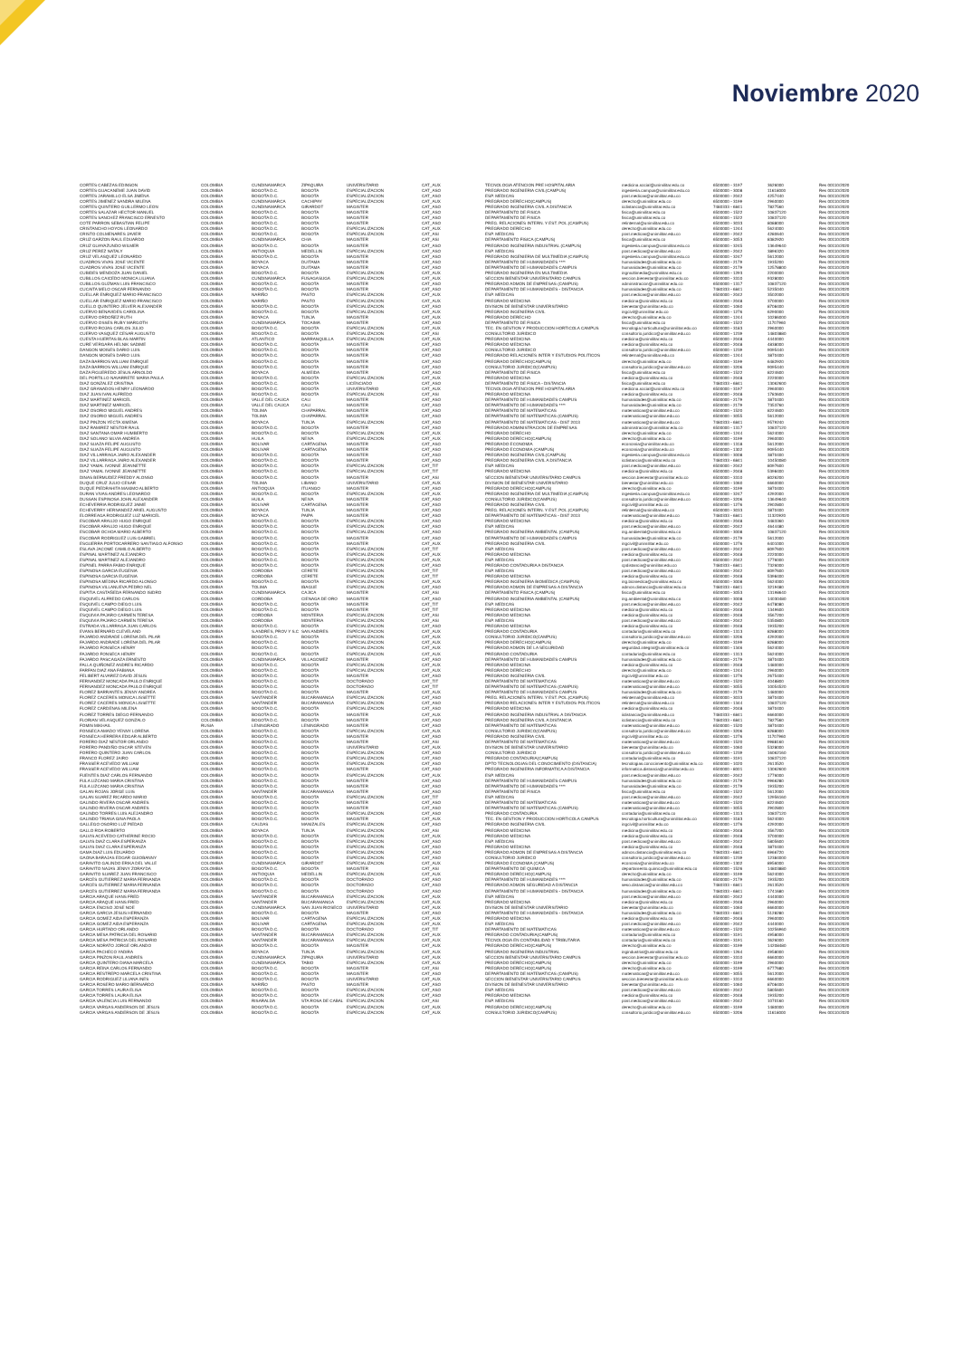Noviembre 2020
| CORTES CABEZAS EDINSON | COLOMBIA | CUNDINAMARCA | ZIPAQUIRA | UNIVERSITARIO | CAT_AUX | TECNOLOGIA ATENCION PRE HOSPITALARIA | medicina.social@unimilitar.edu.co | 6500000 - 3197 | 3626000 | Res 00110/2020 |
| CORTES GUACANEME JUAN DAVID | COLOMBIA | BOGOTA D.C. | BOGOTA | ESPECIALIZACION | CAT_ASO | PREGRADO INGENIERIA CIVIL(CAMPUS) | ingenieria.campus@unimilitar.edu.co | 6500000 - 3008 | 11618000 | Res 00110/2020 |
| CORTES JARAMILLO ELSA JIMENA | COLOMBIA | BOGOTA D.C. | BOGOTA | ESPECIALIZACION | CAT_ASO | ESP. MEDICAS | post.medicas@unimilitar.edu.co | 6500000 - 2042 | 4257440 | Res 00110/2020 |
| CORTES JIMENEZ SANDRA MILENA | COLOMBIA | CUNDINAMARCA | CACHIPAY | ESPECIALIZACION | CAT_AUX | PREGRADO DERECHO(CAMPUS) | derecho@unimilitar.edu.co | 6500000 - 3199 | 2960000 | Res 00110/2020 |
| CORTES QUINTERO GUILLERMO LEON | COLOMBIA | CUNDINAMARCA | GIRARDOT | MAGISTER | CAT_ASO | PREGRADO INGENIERIA CIVIL A DISTANCIA | icdistancia@unimilitar.edu.co | 7480333 - 6841 | 7827560 | Res 00110/2020 |
| CORTES SALAZAR HECTOR MANUEL | COLOMBIA | BOGOTA D.C. | BOGOTA | MAGISTER | CAT_ASO | DEPARTAMENTO DE FISICA | fisica@unimilitar.edu.co | 6500000 - 1522 | 10837120 | Res 00110/2020 |
| CORTES SANCHEZ FRANCISCO ERNESTO | COLOMBIA | BOGOTA D.C. | BOGOTA | MAGISTER | CAT_ASO | DEPARTAMENTO DE FISICA | fisica@unimilitar.edu.co | 6500000 - 1522 | 10837120 | Res 00110/2020 |
| COTE PARRON SEBASTIAN FELIPE | COLOMBIA | BOGOTA D.C. | BOGOTA | MAGISTER | CAT_ASO | PREG. RELACIONES INTERN. Y EST. POL.(CAMPUS) | relinternal@unimilitar.edu.co | 6500000 - 3033 | 8088000 | Res 00110/2020 |
| CRISTANCHO HOYOS LEONARDO | COLOMBIA | BOGOTA D.C. | BOGOTA | ESPECIALIZACION | CAT_AUX | PREGRADO DERECHO | derecho@unimilitar.edu.co | 6500000 - 1244 | 5624000 | Res 00110/2020 |
| CRISTO COLMENARES JAVIER | COLOMBIA | BOGOTA D.C. | BOGOTA | ESPECIALIZACION | CAT_ASI | ESP. MEDICAS | post.medicas@unimilitar.edu.co | 6500000 - 2042 | 4280640 | Res 00110/2020 |
| CRUZ GARZON RAUL EDUARDO | COLOMBIA | CUNDINAMARCA | CHIA | MAGISTER | CAT_ASI | DEPARTAMENTO FISICA (CAMPUS) | fisica@unimilitar.edu.co | 6500000 - 3053 | 8382920 | Res 00110/2020 |
| CRUZ GUAYAZUNDO WILMER | COLOMBIA | BOGOTA D.C. | BOGOTA | MAGISTER | CAT_ASO | PREGRADO INGENIERIA INDUSTRIAL (CAMPUS) | ingenieria.campus@unimilitar.edu.co | 6500000 - 3245 | 13649640 | Res 00110/2020 |
| CRUZ PEREZ NATALY | COLOMBIA | ANTIOQUIA | MEDELLIN | ESPECIALIZACION | CAT_ASO | ESP. MEDICAS | post.medicas@unimilitar.edu.co | 6500000 - 2042 | 3896320 | Res 00110/2020 |
| CRUZ VELASQUEZ LEONARDO | COLOMBIA | BOGOTA D.C. | BOGOTA | MAGISTER | CAT_ASO | PREGRADO INGENIERIA DE MULTIMEDIA (CAMPUS) | ingenieria.campus@unimilitar.edu.co | 6500000 - 3247 | 5612000 | Res 00110/2020 |
| CUADROS VIVAS JOSE VICENTE | COLOMBIA | BOYACA | DUITAMA | MAGISTER | CAT_ASO | DEPARTAMENTO DE HUMANIDADES **** | humanidades@unimilitar.edu.co | 6500000 - 2179 | 1935200 | Res 00110/2020 |
| CUADROS VIVAS JOSE VICENTE | COLOMBIA | BOYACA | DUITAMA | MAGISTER | CAT_ASO | DEPARTAMENTO DE HUMANIDADES CAMPUS | humanidades@unimilitar.edu.co | 6500000 - 2179 | 12578800 | Res 00110/2020 |
| CUBIDES MENDOZA JUAN DANIEL | COLOMBIA | BOGOTA D.C. | BOGOTA | ESPECIALIZACION | CAT_AUX | PREGRADO INGENIERIA EN MULTIMEDIA | ingmultimedia@unimilitar.edu.co | 6500000 - 1293 | 2200000 | Res 00110/2020 |
| CUBILLOS CAICEDO MONICA LILIANA | COLOMBIA | CUNDINAMARCA | FUSAGASUGA | ESPECIALIZACION | CAT_AUX | SECCION BIENESTAR UNIVERSITARIO CAMPUS | seccion.bienestar@unimilitar.edu.co | 6500000 - 3310 | 9328000 | Res 00110/2020 |
| CUBILLOS GUZMAN LUIS FRANCISCO | COLOMBIA | BOGOTA D.C. | BOGOTA | MAGISTER | CAT_ASO | PREGRADO ADMON DE EMPRESAS (CAMPUS) | administracion@unimilitar.edu.co | 6500000 - 1317 | 10837120 | Res 00110/2020 |
| CUCAITA MELO OSCAR FERNANDO | COLOMBIA | BOGOTA D.C. | BOGOTA | MAGISTER | CAT_ASO | DEPARTAMENTO DE HUMANIDADES - DISTANCIA | humanidades@unimilitar.edu.co | 7480333 - 6841 | 5235040 | Res 00110/2020 |
| CUELLAR ENRIQUEZ MARIO FRANCISCO | COLOMBIA | NARIÑO | PASTO | ESPECIALIZACION | CAT_AUX | ESP. MEDICAS | post.medicas@unimilitar.edu.co | 6500000 - 2042 | 3502000 | Res 00110/2020 |
| CUELLAR ENRIQUEZ MARIO FRANCISCO | COLOMBIA | NARIÑO | PASTO | ESPECIALIZACION | CAT_AUX | PREGRADO MEDICINA | medicina@unimilitar.edu.co | 6500000 - 2048 | 3700000 | Res 00110/2020 |
| CUELLO QUINTERO JELVER ALEXANDER | COLOMBIA | BOGOTA D.C. | BOGOTA | ESPECIALIZACION | CAT_ASO | DIVISION DE BIENESTAR UNIVERSITARIO | bienestar@unimilitar.edu.co | 6500000 - 1060 | 8708400 | Res 00110/2020 |
| CUERVO BENAVIDES CAROLINA | COLOMBIA | BOGOTA D.C. | BOGOTA | ESPECIALIZACION | CAT_AUX | PREGRADO INGENIERIA CIVIL | ingcivil@unimilitar.edu.co | 6500000 - 1276 | 6290000 | Res 00110/2020 |
| CUERVO ORDOÑEZ RUTH | COLOMBIA | BOYACA | TUNJA | MAGISTER | CAT_AUX | PREGRADO DERECHO | derecho@unimilitar.edu.co | 6500000 - 1244 | 10286000 | Res 00110/2020 |
| CUERVO OSSES RUBY MARGOTH | COLOMBIA | CUNDINAMARCA | TOCAIMA | MAGISTER | CAT_ASO | DEPARTAMENTO DE FISICA | fisica@unimilitar.edu.co | 6500000 - 1522 | 11707960 | Res 00110/2020 |
| CUERVO ROJAS CARLOS JULIO | COLOMBIA | BOGOTA D.C. | BOGOTA | ESPECIALIZACION | CAT_AUX | TEC. EN GESTION Y PRODUCCION HORTICOLA CAMPUS | tecnologia.horticultura@unimilitar.edu.co | 6500000 - 3183 | 2960000 | Res 00110/2020 |
| CUERVO VASQUEZ CESAR AUGUSTO | COLOMBIA | BOGOTA D.C. | BOGOTA | ESPECIALIZACION | CAT_ASI | CONSULTORIO JURIDICO | consultorio.juridico@unimilitar.edu.co | 6500000 - 1239 | 14803880 | Res 00110/2020 |
| CUESTA HUERTAS BLAS MARTIN | COLOMBIA | ATLANTICO | BARRANQUILLA | ESPECIALIZACION | CAT_AUX | PREGRADO MEDICINA | medicina@unimilitar.edu.co | 6500000 - 2048 | 4440000 | Res 00110/2020 |
| CURE VERGARA HELNIK SADIME | COLOMBIA | BOGOTA D.C. | BOGOTA | MAGISTER | CAT_ASO | PREGRADO MEDICINA | medicina@unimilitar.edu.co | 6500000 - 2048 | 4838000 | Res 00110/2020 |
| DANGON MOISES DARIO LUIS | COLOMBIA | BOGOTA D.C. | BOGOTA | MAGISTER | CAT_ASO | CONSULTORIO JURIDICO | consultorio.juridico@unimilitar.edu.co | 6500000 - 1239 | 9095440 | Res 00110/2020 |
| DANGON MOISES DARIO LUIS | COLOMBIA | BOGOTA D.C. | BOGOTA | MAGISTER | CAT_ASO | PREGRADO RELACIONES INTER Y ESTUDIOS POLITICOS | relinternal@unimilitar.edu.co | 6500000 - 1244 | 3870400 | Res 00110/2020 |
| DAZA BARRIOS WILLIAM ENRIQUE | COLOMBIA | BOGOTA D.C. | BOGOTA | MAGISTER | CAT_ASO | PREGRADO DERECHO(CAMPUS) | derecho@unimilitar.edu.co | 6500000 - 3199 | 6482920 | Res 00110/2020 |
| DAZA BARRIOS WILLIAM ENRIQUE | COLOMBIA | BOGOTA D.C. | BOGOTA | MAGISTER | CAT_ASO | CONSULTORIO JURIDICO(CAMPUS) | consultorio.juridico@unimilitar.edu.co | 6500000 - 3206 | 9095440 | Res 00110/2020 |
| DAZA FIGUEREDO JESUS ARNOLDO | COLOMBIA | BOYACA | ALMEIDA | MAGISTER | CAT_ASO | DEPARTAMENTO DE FISICA | fisica@unimilitar.edu.co | 6500000 - 1522 | 8224600 | Res 00110/2020 |
| DEL PORTILLO NAVARRETE MARIA PAULA | COLOMBIA | BOGOTA D.C. | BOGOTA | ESPECIALIZACION | CAT_AUX | PREGRADO MEDICINA | medicina@unimilitar.edu.co | 6500000 - 2048 | 2220000 | Res 00110/2020 |
| DIAZ GONZALEZ CRISTINA | COLOMBIA | BOGOTA D.C. | BOGOTA | LICENCIADO | CAT_ASO | DEPARTAMENTO DE FISICA - DISTANCIA | fisica@unimilitar.edu.co | 7480333 - 6841 | 13062600 | Res 00110/2020 |
| DIAZ GRANADOS HENRY LEONARDO | COLOMBIA | BOGOTA D.C. | BOGOTA | UNIVERSITARIO | CAT_AUX | TECNOLOGIA ATENCION PRE HOSPITALARIA | medicina.social@unimilitar.edu.co | 6500000 - 3197 | 2960000 | Res 00110/2020 |
| DIAZ JUAN IVAN ALFREDO | COLOMBIA | BOGOTA D.C. | BOGOTA | ESPECIALIZACION | CAT_ASI | PREGRADO MEDICINA | medicina@unimilitar.edu.co | 6500000 - 2048 | 1783600 | Res 00110/2020 |
| DIAZ MARTINEZ MARICEL | COLOMBIA | VALLE DEL CAUCA | CALI | MAGISTER | CAT_ASO | DEPARTAMENTO DE HUMANIDADES CAMPUS | humanidades@unimilitar.edu.co | 6500000 - 2179 | 3870400 | Res 00110/2020 |
| DIAZ MARTINEZ MARICEL | COLOMBIA | VALLE DEL CAUCA | CALI | MAGISTER | CAT_ASO | DEPARTAMENTO DE HUMANIDADES **** | humanidades@unimilitar.edu.co | 6500000 - 2179 | 7353760 | Res 00110/2020 |
| DIAZ OSORIO MIGUEL ANDRES | COLOMBIA | TOLIMA | CHAPARRAL | MAGISTER | CAT_ASO | DEPARTAMENTO DE MATEMATICAS | matematicas@unimilitar.edu.co | 6500000 - 1520 | 8224600 | Res 00110/2020 |
| DIAZ OSORIO MIGUEL ANDRES | COLOMBIA | TOLIMA | CHAPARRAL | MAGISTER | CAT_ASO | DEPARTAMENTO DE MATEMATICAS (CAMPUS) | matematicas@unimilitar.edu.co | 6500000 - 3055 | 5612000 | Res 00110/2020 |
| DIAZ PINZON YECTA XIMENA | COLOMBIA | BOYACA | TUNJA | ESPECIALIZACION | CAT_ASO | DEPARTAMENTO DE MATEMATICAS - DIST 2013 | matematicas@unimilitar.edu.co | 7480333 - 6841 | 9579240 | Res 00110/2020 |
| DIAZ RAMIREZ NESTOR RAUL | COLOMBIA | BOGOTA D.C. | BOGOTA | MAGISTER | CAT_ASO | PREGRADO ADMINISTRACION DE EMPRESAS | administracion@unimilitar.edu.co | 6500000 - 1317 | 10837120 | Res 00110/2020 |
| DIAZ SANTANA OMAR HUMBERTO | COLOMBIA | BOGOTA D.C. | BOGOTA | ESPECIALIZACION | CAT_AUX | PREGRADO DERECHO | derecho@unimilitar.edu.co | 6500000 - 1244 | 5624000 | Res 00110/2020 |
| DIAZ SOLANO SILVIA ANDREA | COLOMBIA | HUILA | NEIVA | ESPECIALIZACION | CAT_AUX | PREGRADO DERECHO(CAMPUS) | derecho@unimilitar.edu.co | 6500000 - 3199 | 2960000 | Res 00110/2020 |
| DIAZ SUAZA FELIPE AUGUSTO | COLOMBIA | BOLIVAR | CARTAGENA | MAGISTER | CAT_ASO | PREGRADO ECONOMIA | economia@unimilitar.edu.co | 6500000 - 1318 | 5612000 | Res 00110/2020 |
| DIAZ SUAZA FELIPE AUGUSTO | COLOMBIA | BOLIVAR | CARTAGENA | MAGISTER | CAT_ASO | PREGRADO ECONOMIA (CAMPUS) | economia@unimilitar.edu.co | 6500000 - 1302 | 9095440 | Res 00110/2020 |
| DIAZ VILLARRAGA JAIRO ALEXANDER | COLOMBIA | BOGOTA D.C. | BOGOTA | MAGISTER | CAT_ASO | PREGRADO INGENIERIA CIVIL(CAMPUS) | ingenieria.campus@unimilitar.edu.co | 6500000 - 3008 | 3870400 | Res 00110/2020 |
| DIAZ VILLARRAGA JAIRO ALEXANDER | COLOMBIA | BOGOTA D.C. | BOGOTA | MAGISTER | CAT_ASO | PREGRADO INGENIERIA CIVIL A DISTANCIA | icdistancia@unimilitar.edu.co | 7480333 - 6841 | 10450080 | Res 00110/2020 |
| DIAZ YAMAL IVONNE JEANNETTE | COLOMBIA | BOGOTA D.C. | BOGOTA | ESPECIALIZACION | CAT_TIT | ESP. MEDICAS | post.medicas@unimilitar.edu.co | 6500000 - 2042 | 8097600 | Res 00110/2020 |
| DIAZ YAMAL IVONNE JEANNETTE | COLOMBIA | BOGOTA D.C. | BOGOTA | ESPECIALIZACION | CAT_TIT | PREGRADO MEDICINA | medicina@unimilitar.edu.co | 6500000 - 2048 | 5398400 | Res 00110/2020 |
| DINAS BERMUDEZ FREDDY ALONSO | COLOMBIA | BOGOTA D.C. | BOGOTA | MAGISTER | CAT_ASI | SECCION BIENESTAR UNIVERSITARIO CAMPUS | seccion.bienestar@unimilitar.edu.co | 6500000 - 3310 | 8026200 | Res 00110/2020 |
| DUQUE CRUZ JULIO CESAR | COLOMBIA | TOLIMA | LIBANO | UNIVERSITARIO | CAT_AUX | DIVISION DE BIENESTAR UNIVERSITARIO | bienestar@unimilitar.edu.co | 6500000 - 1060 | 6660000 | Res 00110/2020 |
| DUQUE PIEDRAHITA MAXIMO ALBERTO | COLOMBIA | ANTIOQUIA | ITUANGO | MAGISTER | CAT_ASO | PREGRADO DERECHO(CAMPUS) | derecho@unimilitar.edu.co | 6500000 - 3199 | 3870400 | Res 00110/2020 |
| DURAN VIVAS ANDRES LEONARDO | COLOMBIA | BOGOTA D.C. | BOGOTA | ESPECIALIZACION | CAT_AUX | PREGRADO INGENIERIA DE MULTIMEDIA (CAMPUS) | ingenieria.campus@unimilitar.edu.co | 6500000 - 3247 | 4292000 | Res 00110/2020 |
| DUSSAN ESPINOSA JOHN ALEXANDER | COLOMBIA | HUILA | NEIVA | MAGISTER | CAT_ASO | CONSULTORIO JURIDICO(CAMPUS) | consultorio.juridico@unimilitar.edu.co | 6500000 - 3206 | 13649640 | Res 00110/2020 |
| ECHEVERRIA RODRIGUEZ JAIME | COLOMBIA | BOLIVAR | CARTAGENA | MAGISTER | CAT_ASO | PREGRADO INGENIERIA CIVIL | ingcivil@unimilitar.edu.co | 6500000 - 1276 | 2902800 | Res 00110/2020 |
| ECHEVERRY HERNANDEZ ARIEL AUGUSTO | COLOMBIA | BOYACA | TUNJA | MAGISTER | CAT_ASO | PREG. RELACIONES INTERN. Y EST. POL.(CAMPUS) | relinternal@unimilitar.edu.co | 6500000 - 3033 | 3870400 | Res 00110/2020 |
| ELORREAGA RODRIGUEZ LUZ MARICEL | COLOMBIA | BOYACA | PAIPA | MAGISTER | CAT_ASO | DEPARTAMENTO DE MATEMATICAS - DIST 2013 | matematicas@unimilitar.edu.co | 7480333 - 6841 | 11320920 | Res 00110/2020 |
| ESCOBAR ARAUJO HUGO ENRIQUE | COLOMBIA | BOGOTA D.C. | BOGOTA | ESPECIALIZACION | CAT_ASO | PREGRADO MEDICINA | medicina@unimilitar.edu.co | 6500000 - 2048 | 3483360 | Res 00110/2020 |
| ESCOBAR ARAUJO HUGO ENRIQUE | COLOMBIA | BOGOTA D.C. | BOGOTA | ESPECIALIZACION | CAT_ASO | ESP. MEDICAS | post.medicas@unimilitar.edu.co | 6500000 - 2042 | 4644480 | Res 00110/2020 |
| ESCOBAR OCHOA MARIO ALBERTO | COLOMBIA | BOGOTA D.C. | BOGOTA | ESPECIALIZACION | CAT_ASO | PREGRADO INGENIERIA AMBIENTAL (CAMPUS) | ing.ambiental@unimilitar.edu.co | 6500000 - 3008 | 10837120 | Res 00110/2020 |
| ESCOBAR RODRIGUEZ LUIS GABRIEL | COLOMBIA | BOGOTA D.C. | BOGOTA | MAGISTER | CAT_ASO | DEPARTAMENTO DE HUMANIDADES CAMPUS | humanidades@unimilitar.edu.co | 6500000 - 2179 | 5612000 | Res 00110/2020 |
| ESGUERRA PORTOCARRERO SANTIAGO ALFONSO | COLOMBIA | BOGOTA D.C. | BOGOTA | MAGISTER | CAT_AUX | PREGRADO INGENIERIA CIVIL | ingcivil@unimilitar.edu.co | 6500000 - 1276 | 6401000 | Res 00110/2020 |
| ESLAVA JACOME CAMILO ALBERTO | COLOMBIA | BOGOTA D.C. | BOGOTA | ESPECIALIZACION | CAT_TIT | ESP. MEDICAS | post.medicas@unimilitar.edu.co | 6500000 - 2042 | 8097600 | Res 00110/2020 |
| ESPINAL MARTINEZ ALEJANDRO | COLOMBIA | BOGOTA D.C. | BOGOTA | ESPECIALIZACION | CAT_AUX | PREGRADO MEDICINA | medicina@unimilitar.edu.co | 6500000 - 2048 | 2220000 | Res 00110/2020 |
| ESPINAL MARTINEZ ALEJANDRO | COLOMBIA | BOGOTA D.C. | BOGOTA | ESPECIALIZACION | CAT_AUX | ESP. MEDICAS | post.medicas@unimilitar.edu.co | 6500000 - 2042 | 1776000 | Res 00110/2020 |
| ESPINEL PARRA FABIO ENRIQUE | COLOMBIA | BOGOTA D.C. | BOGOTA | ESPECIALIZACION | CAT_ASO | PREGRADO CONTADURIA A DISTANCIA | cpdistancia@unimilitar.edu.co | 7480333 - 6841 | 7326000 | Res 00110/2020 |
| ESPINOSA GARCIA EUGENIA | COLOMBIA | CORDOBA | CERETE | ESPECIALIZACION | CAT_TIT | ESP. MEDICAS | post.medicas@unimilitar.edu.co | 6500000 - 2042 | 8097600 | Res 00110/2020 |
| ESPINOSA GARCIA EUGENIA | COLOMBIA | CORDOBA | CERETE | ESPECIALIZACION | CAT_TIT | PREGRADO MEDICINA | medicina@unimilitar.edu.co | 6500000 - 2048 | 5398400 | Res 00110/2020 |
| ESPINOSA MEDINA RICARDO ALONSO | COLOMBIA | BOGOTA D.C. | BOGOTA | ESPECIALIZACION | CAT_AUX | PREGRADO INGENIERIA BIOMEDICA (CAMPUS) | ing.biomedica@unimilitar.edu.co | 6500000 - 3008 | 5624000 | Res 00110/2020 |
| ESPINOSA VILLANUEVA PEDRO NEL | COLOMBIA | TOLIMA | IBAGUE | ESPECIALIZACION | CAT_ASO | PREGRADO ADMON DE EMPRESAS A DISTANCIA | admon.distancia@unimilitar.edu.co | 7480333 - 6841 | 3219480 | Res 00110/2020 |
| ESPITIA CASTAÑEDA FERNANDO ISIDRO | COLOMBIA | CUNDINAMARCA | CAJICA | MAGISTER | CAT_ASI | DEPARTAMENTO FISICA (CAMPUS) | fisica@unimilitar.edu.co | 6500000 - 3053 | 13198640 | Res 00110/2020 |
| ESQUIVEL ALFREDO CARLOS | COLOMBIA | CORDOBA | CIENAGA DE ORO | MAGISTER | CAT_ASO | PREGRADO INGENIERIA AMBIENTAL (CAMPUS) | ing.ambiental@unimilitar.edu.co | 6500000 - 3008 | 14030480 | Res 00110/2020 |
| ESQUIVEL CAMPO DIEGO LUIS | COLOMBIA | BOGOTA D.C. | BOGOTA | MAGISTER | CAT_TIT | ESP. MEDICAS | post.medicas@unimilitar.edu.co | 6500000 - 2042 | 6478080 | Res 00110/2020 |
| ESQUIVEL CAMPO DIEGO LUIS | COLOMBIA | BOGOTA D.C. | BOGOTA | MAGISTER | CAT_TIT | PREGRADO MEDICINA | medicina@unimilitar.edu.co | 6500000 - 2048 | 1349600 | Res 00110/2020 |
| ESQUIVIA PAJARO CARMEN TERESA | COLOMBIA | CORDOBA | MONTERIA | ESPECIALIZACION | CAT_ASI | PREGRADO MEDICINA | medicina@unimilitar.edu.co | 6500000 - 2048 | 3567200 | Res 00110/2020 |
| ESQUIVIA PAJARO CARMEN TERESA | COLOMBIA | CORDOBA | MONTERIA | ESPECIALIZACION | CAT_ASI | ESP. MEDICAS | post.medicas@unimilitar.edu.co | 6500000 - 2042 | 5350800 | Res 00110/2020 |
| ESTRADA VILLARRAGA JUAN CARLOS | COLOMBIA | BOGOTA D.C. | BOGOTA | ESPECIALIZACION | CAT_ASO | PREGRADO MEDICINA | medicina@unimilitar.edu.co | 6500000 - 2048 | 1935200 | Res 00110/2020 |
| EVANS BERNARD CLEVELAND | COLOMBIA | S.ANDRES, PROV Y S.C | SAN ANDRES | ESPECIALIZACION | CAT_AUX | PREGRADO CONTADURIA | contaduria@unimilitar.edu.co | 6500000 - 1313 | 8288000 | Res 00110/2020 |
| FAJARDO ANDRADE LORENA DEL PILAR | COLOMBIA | BOGOTA D.C. | BOGOTA | ESPECIALIZACION | CAT_AUX | CONSULTORIO JURIDICO(CAMPUS) | consultorio.juridico@unimilitar.edu.co | 6500000 - 3206 | 4292000 | Res 00110/2020 |
| FAJARDO ANDRADE LORENA DEL PILAR | COLOMBIA | BOGOTA D.C. | BOGOTA | ESPECIALIZACION | CAT_AUX | PREGRADO DERECHO(CAMPUS) | derecho@unimilitar.edu.co | 6500000 - 3199 | 8288000 | Res 00110/2020 |
| FAJARDO FONSECA HENRY | COLOMBIA | BOGOTA D.C. | BOGOTA | ESPECIALIZACION | CAT_AUX | PREGRADO ADMON DE LA SEGURIDAD | seguridad.integral@unimilitar.edu.co | 6500000 - 1346 | 5624000 | Res 00110/2020 |
| FAJARDO FONSECA HENRY | COLOMBIA | BOGOTA D.C. | BOGOTA | ESPECIALIZACION | CAT_AUX | PREGRADO CONTADURIA | contaduria@unimilitar.edu.co | 6500000 - 1313 | 5624000 | Res 00110/2020 |
| FAJARDO PASCAGAZA ERNESTO | COLOMBIA | CUNDINAMARCA | VILLAGOMEZ | MAGISTER | CAT_ASO | DEPARTAMENTO DE HUMANIDADES CAMPUS | humanidades@unimilitar.edu.co | 6500000 - 2179 | 3870400 | Res 00110/2020 |
| FALLA QUIÑONEZ ANDRES RICARDO | COLOMBIA | BOGOTA D.C. | BOGOTA | ESPECIALIZACION | CAT_AUX | PREGRADO MEDICINA | medicina@unimilitar.edu.co | 6500000 - 2048 | 1480000 | Res 00110/2020 |
| FARFAN DIAZ ANA FABIANA | COLOMBIA | BOGOTA D.C. | BOGOTA | ESPECIALIZACION | CAT_AUX | PREGRADO DERECHO | derecho@unimilitar.edu.co | 6500000 - 1244 | 2960000 | Res 00110/2020 |
| FELIBERT ALVAREZ DAVID JESUS | COLOMBIA | BOGOTA D.C. | BOGOTA | MAGISTER | CAT_ASO | PREGRADO INGENIERIA CIVIL | ingcivil@unimilitar.edu.co | 6500000 - 1276 | 2675400 | Res 00110/2020 |
| FERNANDEZ MONCADA PAULO ENRIQUE | COLOMBIA | BOGOTA D.C. | BOGOTA | DOCTORADO | CAT_TIT | DEPARTAMENTO DE MATEMATICAS | matematicas@unimilitar.edu.co | 6500000 - 1520 | 4048800 | Res 00110/2020 |
| FERNANDEZ MONCADA PAULO ENRIQUE | COLOMBIA | BOGOTA D.C. | BOGOTA | DOCTORADO | CAT_TIT | DEPARTAMENTO DE MATEMATICAS (CAMPUS) | matematicas@unimilitar.edu.co | 6500000 - 3055 | 10054520 | Res 00110/2020 |
| FLOREZ BARRANTES JENNY ANDREA | COLOMBIA | BOGOTA D.C. | BOGOTA | MAGISTER | CAT_AUX | DEPARTAMENTO DE HUMANIDADES CAMPUS | humanidades@unimilitar.edu.co | 6500000 - 2179 | 1480000 | Res 00110/2020 |
| FLOREZ CACERES MONICA LISSETTE | COLOMBIA | SANTANDER | BUCARAMANGA | ESPECIALIZACION | CAT_ASO | PREG. RELACIONES INTERN. Y EST. POL.(CAMPUS) | relinternal@unimilitar.edu.co | 6500000 - 3033 | 3870400 | Res 00110/2020 |
| FLOREZ CACERES MONICA LISSETTE | COLOMBIA | SANTANDER | BUCARAMANGA | ESPECIALIZACION | CAT_ASO | PREGRADO RELACIONES INTER Y ESTUDIOS POLITICOS | relinternal@unimilitar.edu.co | 6500000 - 1344 | 10837120 | Res 00110/2020 |
| FLOREZ CARDENAS MILENA | COLOMBIA | BOGOTA D.C. | BOGOTA | ESPECIALIZACION | CAT_ASO | PREGRADO MEDICINA | medicina@unimilitar.edu.co | 6500000 - 2048 | 3870400 | Res 00110/2020 |
| FLOREZ TORRES DIEGO FERNANDO | COLOMBIA | BOGOTA D.C. | BOGOTA | MAGISTER | CAT_AUX | PREGRADO INGENIERIA INDUSTRIAL A DISTANCIA | iidistancia@unimilitar.edu.co | 7480333 - 6841 | 6660000 | Res 00110/2020 |
| FLORIAN VELASQUEZ GONZALO | COLOMBIA | BOGOTA D.C. | BOGOTA | MAGISTER | CAT_ASO | PREGRADO INGENIERIA CIVIL A DISTANCIA | icdistancia@unimilitar.edu.co | 7480333 - 6841 | 7827560 | Res 00110/2020 |
| FOMIN MIKHAIL | RUSIA | LENINGRADO | LENINGRADO | MAGISTER | CAT_ASO | DEPARTAMENTO DE MATEMATICAS | matematicas@unimilitar.edu.co | 6500000 - 1520 | 3870400 | Res 00110/2020 |
| FONSECA AMADO YENNY LORENA | COLOMBIA | BOGOTA D.C. | BOGOTA | ESPECIALIZACION | CAT_AUX | CONSULTORIO JURIDICO(CAMPUS) | consultorio.juridico@unimilitar.edu.co | 6500000 - 3206 | 8288000 | Res 00110/2020 |
| FONSECA HERRERA EDGAR ALBERTO | COLOMBIA | BOGOTA D.C. | BOGOTA | MAGISTER | CAT_ASO | PREGRADO INGENIERIA CIVIL | ingcivil@unimilitar.edu.co | 6500000 - 1276 | 11707960 | Res 00110/2020 |
| FORERO DIAZ NESTOR ORLANDO | COLOMBIA | BOGOTA D.C. | BOGOTA | MAGISTER | CAT_ASI | DEPARTAMENTO DE MATEMATICAS | matematicas@unimilitar.edu.co | 6500000 - 1520 | 9988160 | Res 00110/2020 |
| FORERO PANDIÑO OSCAR STEVEN | COLOMBIA | BOGOTA D.C. | BOGOTA | UNIVERSITARIO | CAT_AUX | DIVISION DE BIENESTAR UNIVERSITARIO | bienestar@unimilitar.edu.co | 6500000 - 1060 | 5328000 | Res 00110/2020 |
| FORERO QUINTERO JUAN CARLOS | COLOMBIA | BOGOTA D.C. | BOGOTA | ESPECIALIZACION | CAT_ASO | CONSULTORIO JURIDICO | consultorio.juridico@unimilitar.edu.co | 6500000 - 1239 | 16062160 | Res 00110/2020 |
| FRANCO FLOREZ JAIRO | COLOMBIA | BOGOTA D.C. | BOGOTA | ESPECIALIZACION | CAT_ASO | PREGRADO CONTADURIA(CAMPUS) | contaduria@unimilitar.edu.co | 6500000 - 3191 | 10837120 | Res 00110/2020 |
| FRASSER ACEVEDO WILLIAM | COLOMBIA | BOGOTA D.C. | BOGOTA | ESPECIALIZACION | CAT_ASO | DPTO TECNOLOGIAS DEL CONOCIMIENTO (DISTANCIA) | tecnologias.conocimiento@unimilitar.edu.co | 6500000 - 1020 | 2613520 | Res 00110/2020 |
| FRASSER ACEVEDO WILLIAM | COLOMBIA | BOGOTA D.C. | BOGOTA | MAGISTER | CAT_ASO | PREGRADO INGENIERIA INFORMATICA A DISTANCIA | informatica.distancia@unimilitar.edu.co | 6500000 - 8001 | 13062600 | Res 00110/2020 |
| FUENTES DIAZ CARLOS FERNANDO | COLOMBIA | BOGOTA D.C. | BOGOTA | ESPECIALIZACION | CAT_AUX | ESP. MEDICAS | post.medicas@unimilitar.edu.co | 6500000 - 2042 | 1776000 | Res 00110/2020 |
| FULA LIZCANO MARIA CRISTINA | COLOMBIA | BOGOTA D.C. | BOGOTA | MAGISTER | CAT_ASO | DEPARTAMENTO DE HUMANIDADES CAMPUS | humanidades@unimilitar.edu.co | 6500000 - 2179 | 9966280 | Res 00110/2020 |
| FULA LIZCANO MARIA CRISTINA | COLOMBIA | BOGOTA D.C. | BOGOTA | MAGISTER | CAT_ASO | DEPARTAMENTO DE HUMANIDADES **** | humanidades@unimilitar.edu.co | 6500000 - 2179 | 1935200 | Res 00110/2020 |
| GALAN ROJAS JORGE LUIS | COLOMBIA | SANTANDER | BUCARAMANGA | MAGISTER | CAT_ASO | DEPARTAMENTO DE FISICA | fisica@unimilitar.edu.co | 6500000 - 1522 | 5612000 | Res 00110/2020 |
| GALAN SUAREZ RICARDO MARIO | COLOMBIA | BOGOTA D.C. | BOGOTA | ESPECIALIZACION | CAT_TIT | ESP. MEDICAS | post.medicas@unimilitar.edu.co | 6500000 - 2042 | 12956160 | Res 00110/2020 |
| GALINDO RIVERA OSCAR ANDRES | COLOMBIA | BOGOTA D.C. | BOGOTA | MAGISTER | CAT_ASO | DEPARTAMENTO DE MATEMATICAS | matematicas@unimilitar.edu.co | 6500000 - 1520 | 8224600 | Res 00110/2020 |
| GALINDO RIVERA OSCAR ANDRES | COLOMBIA | BOGOTA D.C. | BOGOTA | MAGISTER | CAT_ASO | DEPARTAMENTO DE MATEMATICAS (CAMPUS) | matematicas@unimilitar.edu.co | 6500000 - 3055 | 2902800 | Res 00110/2020 |
| GALINDO TORRES LUIS ALEJANDRO | COLOMBIA | BOGOTA D.C. | BOGOTA | ESPECIALIZACION | CAT_ASO | PREGRADO CONTADURIA | contaduria@unimilitar.edu.co | 6500000 - 1313 | 10837120 | Res 00110/2020 |
| GALINDO TRIANA GINA PAOLA | COLOMBIA | BOGOTA D.C. | BOGOTA | MAGISTER | CAT_AUX | TEC. EN GESTION Y PRODUCCION HORTICOLA CAMPUS | tecnologia.horticultura@unimilitar.edu.co | 6500000 - 3183 | 5624000 | Res 00110/2020 |
| GALLEGO OSORIO LUZ PIEDAD | COLOMBIA | CALDAS | MANIZALES | ESPECIALIZACION | CAT_ASO | PREGRADO INGENIERIA CIVIL | ingcivil@unimilitar.edu.co | 6500000 - 1276 | 4292000 | Res 00110/2020 |
| GALLO ROA ROBERTO | COLOMBIA | BOYACA | TUNJA | ESPECIALIZACION | CAT_ASI | PREGRADO MEDICINA | medicina@unimilitar.edu.co | 6500000 - 2048 | 3567200 | Res 00110/2020 |
| GALVIS ACEVEDO CATHERINE ROCIO | COLOMBIA | BOGOTA D.C. | BOGOTA | ESPECIALIZACION | CAT_AUX | PREGRADO MEDICINA | medicina@unimilitar.edu.co | 6500000 - 2048 | 3700000 | Res 00110/2020 |
| GALVIS DIAZ CLARA ESPERANZA | COLOMBIA | BOGOTA D.C. | BOGOTA | ESPECIALIZACION | CAT_ASO | ESP. MEDICAS | post.medicas@unimilitar.edu.co | 6500000 - 2042 | 5805600 | Res 00110/2020 |
| GALVIS DIAZ CLARA ESPERANZA | COLOMBIA | BOGOTA D.C. | BOGOTA | ESPECIALIZACION | CAT_ASO | PREGRADO MEDICINA | medicina@unimilitar.edu.co | 6500000 - 2048 | 3870400 | Res 00110/2020 |
| GAMA DIAZ LUIS EDUARDO | COLOMBIA | BOGOTA D.C. | BOGOTA | ESPECIALIZACION | CAT_ASO | PREGRADO ADMON DE EMPRESAS A DISTANCIA | admon.distancia@unimilitar.edu.co | 7480333 - 6841 | 6966720 | Res 00110/2020 |
| GAONA BARAJAS EDGAR GUIOBANNY | COLOMBIA | BOGOTA D.C. | BOGOTA | ESPECIALIZACION | CAT_ASO | CONSULTORIO JURIDICO | consultorio.juridico@unimilitar.edu.co | 6500000 - 1239 | 12384000 | Res 00110/2020 |
| GARAVITO GALINDO ERIKA DEL VALLE | COLOMBIA | CUNDINAMARCA | GIRARDOT | ESPECIALIZACION | CAT_AUX | PREGRADO ECONOMIA (CAMPUS) | economia@unimilitar.edu.co | 6500000 - 1302 | 8956000 | Res 00110/2020 |
| GARAVITO NAJAS JENNY ZORAYDA | COLOMBIA | BOGOTA D.C. | BOGOTA | MAGISTER | CAT_ASI | DEPARTAMENTO DE QUIMICA | departamento.quimica@unimilitar.edu.co | 6500000 - 1526 | 14803880 | Res 00110/2020 |
| GARAVITO SUAREZ JUAN FRANCISCO | COLOMBIA | ANTIOQUIA | MEDELLIN | ESPECIALIZACION | CAT_AUX | PREGRADO DERECHO(CAMPUS) | derecho@unimilitar.edu.co | 6500000 - 3199 | 5624000 | Res 00110/2020 |
| GARCES GUTIERREZ MARIA FERNANDA | COLOMBIA | BOGOTA D.C. | BOGOTA | DOCTORADO | CAT_ASO | DEPARTAMENTO DE HUMANIDADES **** | humanidades@unimilitar.edu.co | 6500000 - 2179 | 1935200 | Res 00110/2020 |
| GARCES GUTIERREZ MARIA FERNANDA | COLOMBIA | BOGOTA D.C. | BOGOTA | DOCTORADO | CAT_ASO | PREGRADO ADMON SEGURIDAD A DISTANCIA | seso.distancia@unimilitar.edu.co | 7480333 - 6841 | 2613520 | Res 00110/2020 |
| GARCES GUTIERREZ MARIA FERNANDA | COLOMBIA | BOGOTA D.C. | BOGOTA | DOCTORADO | CAT_ASO | DEPARTAMENTO DE HUMANIDADES - DISTANCIA | humanidades@unimilitar.edu.co | 7480333 - 6841 | 1741680 | Res 00110/2020 |
| GARCIA ARAQUE HANS FRED | COLOMBIA | SANTANDER | BUCARAMANGA | ESPECIALIZACION | CAT_AUX | ESP. MEDICAS | post.medicas@unimilitar.edu.co | 6500000 - 2042 | 4440000 | Res 00110/2020 |
| GARCIA ARAQUE HANS FRED | COLOMBIA | SANTANDER | BUCARAMANGA | ESPECIALIZACION | CAT_AUX | PREGRADO MEDICINA | medicina@unimilitar.edu.co | 6500000 - 2048 | 2960000 | Res 00110/2020 |
| GARCIA ENCISO JOSE NOE | COLOMBIA | CUNDINAMARCA | SAN JUAN RIOSECO | UNIVERSITARIO | CAT_AUX | DIVISION DE BIENESTAR UNIVERSITARIO | bienestar@unimilitar.edu.co | 6500000 - 1060 | 6660000 | Res 00110/2020 |
| GARCIA GARCIA JESUS HERNANDO | COLOMBIA | BOGOTA D.C. | BOGOTA | MAGISTER | CAT_ASO | DEPARTAMENTO DE HUMANIDADES - DISTANCIA | humanidades@unimilitar.edu.co | 7480333 - 6841 | 5128280 | Res 00110/2020 |
| GARCIA GOMEZ AIDA ESPERANZA | COLOMBIA | BOLIVAR | CARTAGENA | ESPECIALIZACION | CAT_AUX | PREGRADO MEDICINA | medicina@unimilitar.edu.co | 6500000 - 2048 | 2960000 | Res 00110/2020 |
| GARCIA GOMEZ AIDA ESPERANZA | COLOMBIA | BOLIVAR | CARTAGENA | ESPECIALIZACION | CAT_AUX | ESP. MEDICAS | post.medicas@unimilitar.edu.co | 6500000 - 2042 | 4440000 | Res 00110/2020 |
| GARCIA HURTADO ORLANDO | COLOMBIA | BOGOTA D.C. | BOGOTA | DOCTORADO | CAT_TIT | DEPARTAMENTO DE MATEMATICAS | matematicas@unimilitar.edu.co | 6500000 - 1520 | 10256960 | Res 00110/2020 |
| GARCIA MESA PATRICIA DEL ROSARIO | COLOMBIA | SANTANDER | BUCARAMANGA | ESPECIALIZACION | CAT_AUX | PREGRADO CONTADURIA(CAMPUS) | contaduria@unimilitar.edu.co | 6500000 - 3191 | 4958000 | Res 00110/2020 |
| GARCIA MESA PATRICIA DEL ROSARIO | COLOMBIA | SANTANDER | BUCARAMANGA | ESPECIALIZACION | CAT_AUX | TECNOLOGIA EN CONTABILIDAD Y TRIBUTARIA | contaduria@unimilitar.edu.co | 6500000 - 3191 | 3626000 | Res 00110/2020 |
| GARCIA NORATO JORGE ORLANDO | COLOMBIA | BOGOTA D.C. | BOGOTA | MAGISTER | CAT_AUX | PREGRADO DERECHO(CAMPUS) | derecho@unimilitar.edu.co | 6500000 - 3199 | 14208480 | Res 00110/2020 |
| GARCIA PACHECO YADIRA | COLOMBIA | BOYACA | TUNJA | ESPECIALIZACION | CAT_AUX | PREGRADO INGENIERIA INDUSTRIAL | ingindustrial@unimilitar.edu.co | 6500000 - 1264 | 4958000 | Res 00110/2020 |
| GARCIA PINZON RAUL ANDRES | COLOMBIA | CUNDINAMARCA | ZIPAQUIRA | UNIVERSITARIO | CAT_AUX | SECCION BIENESTAR UNIVERSITARIO CAMPUS | seccion.bienestar@unimilitar.edu.co | 6500000 - 3310 | 6660000 | Res 00110/2020 |
| GARCIA QUINTERO DIANA MARCELA | COLOMBIA | CUNDINAMARCA | TABIO | ESPECIALIZACION | CAT_AUX | PREGRADO DERECHO(CAMPUS) | derecho@unimilitar.edu.co | 6500000 - 3199 | 2960000 | Res 00110/2020 |
| GARCIA REINA CARLOS FERNANDO | COLOMBIA | BOGOTA D.C. | BOGOTA | MAGISTER | CAT_ASI | PREGRADO DERECHO(CAMPUS) | derecho@unimilitar.edu.co | 6500000 - 3199 | 6777680 | Res 00110/2020 |
| GARCIA RESTREPO MARCELA CRISTINA | COLOMBIA | BOGOTA D.C. | BOGOTA | MAGISTER | CAT_ASO | DEPARTAMENTO DE MATEMATICAS (CAMPUS) | matematicas@unimilitar.edu.co | 6500000 - 3055 | 5612000 | Res 00110/2020 |
| GARCIA RODRIGUEZ LILIANA INES | COLOMBIA | BOGOTA D.C. | BOGOTA | UNIVERSITARIO | CAT_AUX | SECCION BIENESTAR UNIVERSITARIO CAMPUS | seccion.bienestar@unimilitar.edu.co | 6500000 - 3310 | 6660000 | Res 00110/2020 |
| GARCIA ROSERO MARIO BERNARDO | COLOMBIA | NARIÑO | PASTO | MAGISTER | CAT_ASO | DIVISION DE BIENESTAR UNIVERSITARIO | bienestar@unimilitar.edu.co | 6500000 - 1060 | 8708400 | Res 00110/2020 |
| GARCIA TORRES LAURA ELISA | COLOMBIA | BOGOTA D.C. | BOGOTA | ESPECIALIZACION | CAT_ASO | ESP. MEDICAS | post.medicas@unimilitar.edu.co | 6500000 - 2042 | 5805600 | Res 00110/2020 |
| GARCIA TORRES LAURA ELISA | COLOMBIA | BOGOTA D.C. | BOGOTA | ESPECIALIZACION | CAT_ASO | PREGRADO MEDICINA | medicina@unimilitar.edu.co | 6500000 - 2048 | 1935200 | Res 00110/2020 |
| GARCIA VALENCIA LUIS FERNANDO | COLOMBIA | RISARALDA | STA ROSA DE CABAL | ESPECIALIZACION | CAT_ASI | ESP. MEDICAS | post.medicas@unimilitar.edu.co | 6500000 - 2042 | 1070160 | Res 00110/2020 |
| GARCIA VARGAS ANDERSON DE JESUS | COLOMBIA | BOGOTA D.C. | BOGOTA | ESPECIALIZACION | CAT_AUX | PREGRADO DERECHO(CAMPUS) | derecho@unimilitar.edu.co | 6500000 - 3199 | 1480000 | Res 00110/2020 |
| GARCIA VARGAS ANDERSON DE JESUS | COLOMBIA | BOGOTA D.C. | BOGOTA | ESPECIALIZACION | CAT_AUX | CONSULTORIO JURIDICO(CAMPUS) | consultorio.juridico@unimilitar.edu.co | 6500000 - 3206 | 11618000 | Res 00110/2020 |